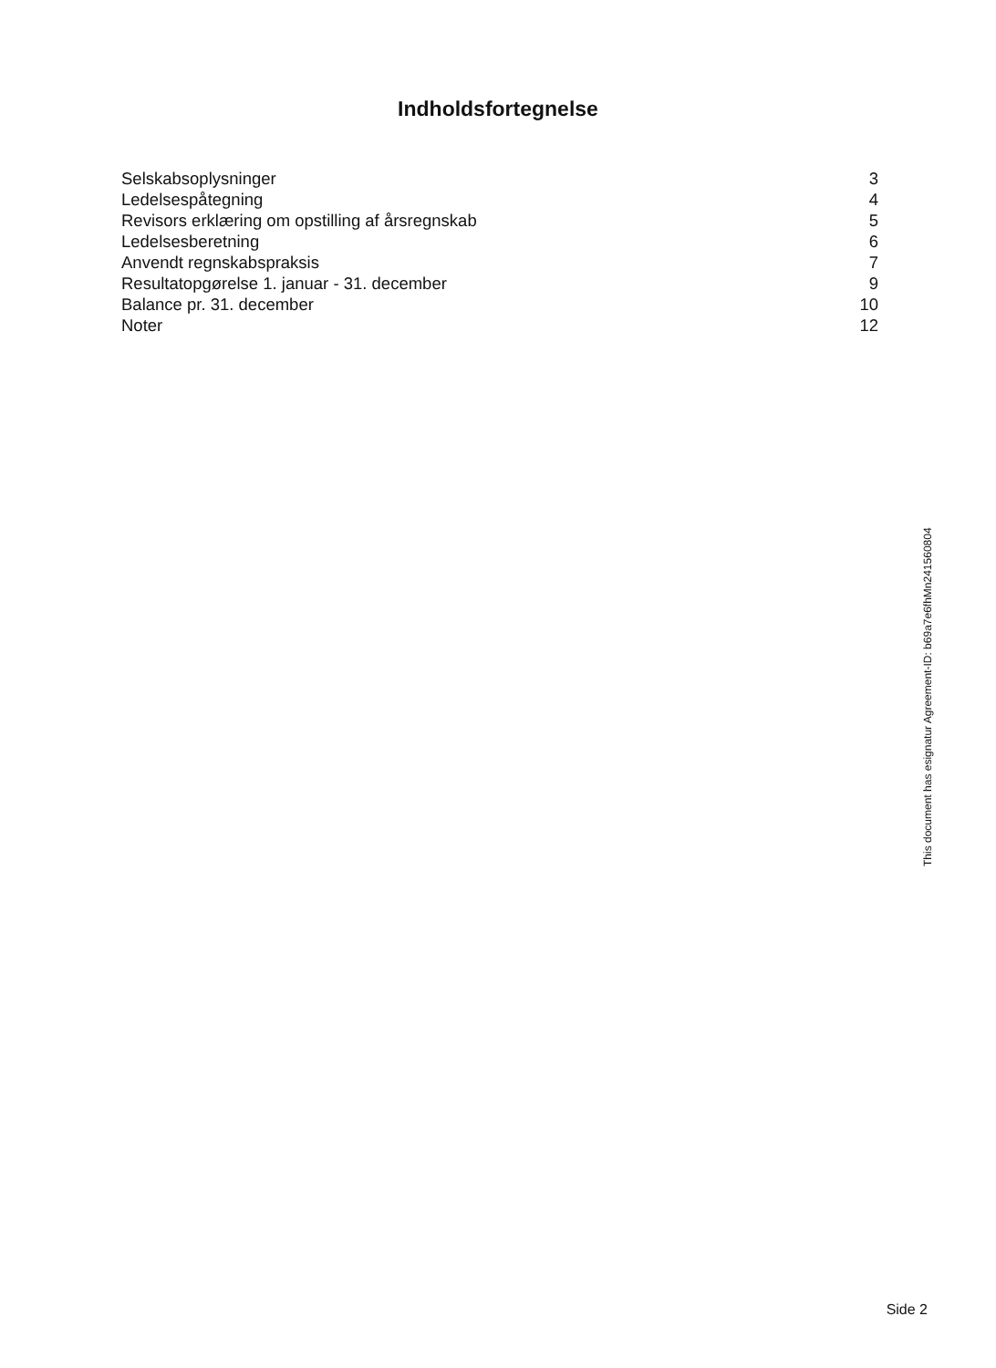Indholdsfortegnelse
Selskabsoplysninger 3
Ledelsespåtegning 4
Revisors erklæring om opstilling af årsregnskab 5
Ledelsesberetning 6
Anvendt regnskabspraksis 7
Resultatopgørelse 1. januar - 31. december 9
Balance pr. 31. december 10
Noter 12
This document has esignatur Agreement-ID: b69a7e6fhMn241560804
Side 2